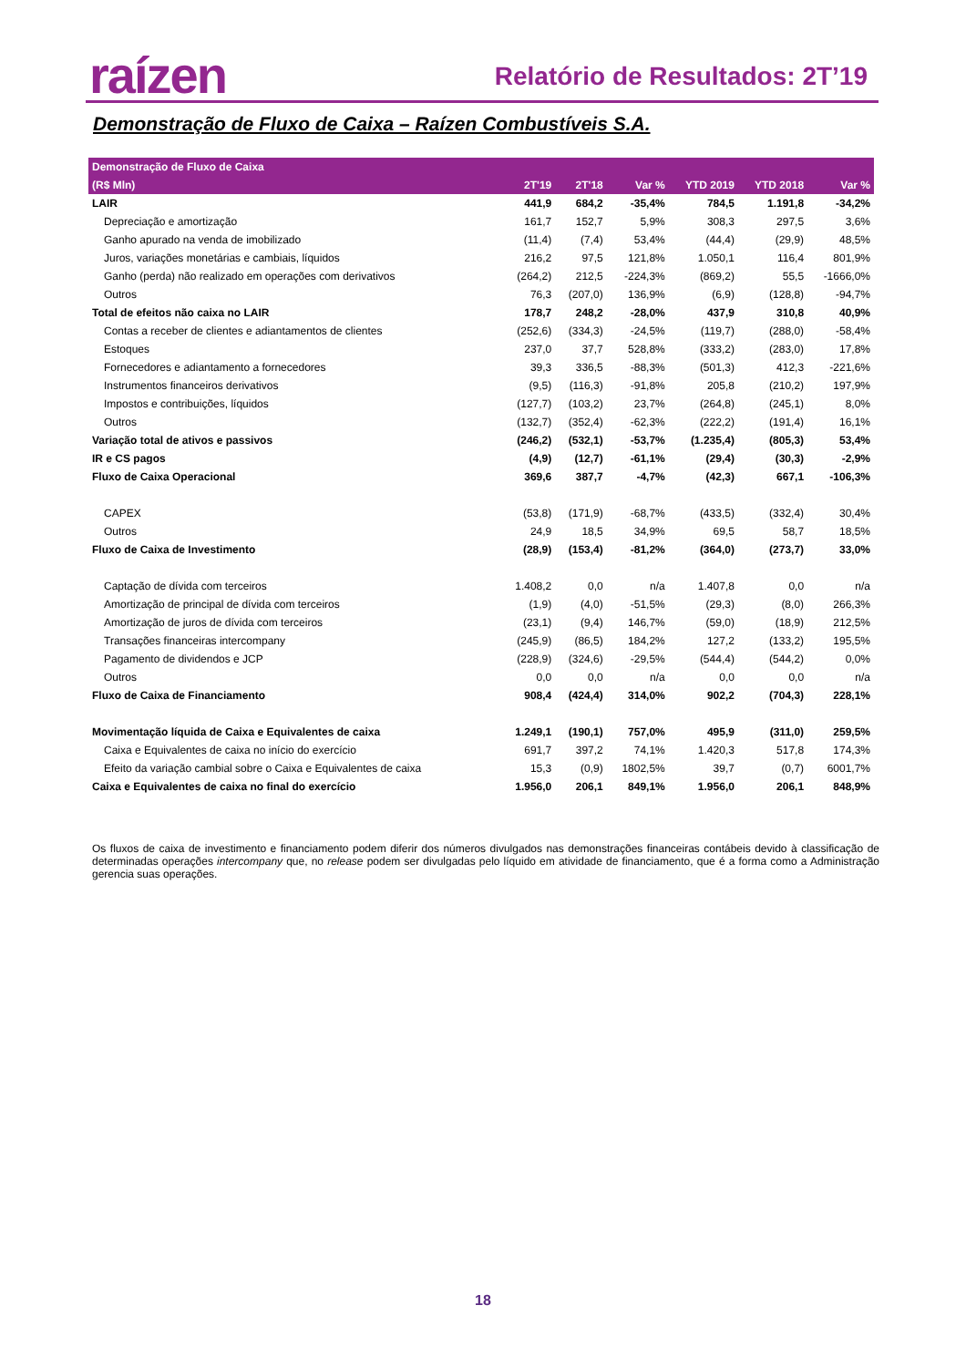raízen Relatório de Resultados: 2T’19
Demonstração de Fluxo de Caixa – Raízen Combustíveis S.A.
| Demonstração de Fluxo de Caixa | | | | | | |
| --- | --- | --- | --- | --- | --- | --- |
| (R$ Mln) | 2T'19 | 2T'18 | Var % | YTD 2019 | YTD 2018 | Var % |
| LAIR | 441,9 | 684,2 | -35,4% | 784,5 | 1.191,8 | -34,2% |
| Depreciação e amortização | 161,7 | 152,7 | 5,9% | 308,3 | 297,5 | 3,6% |
| Ganho apurado na venda de imobilizado | (11,4) | (7,4) | 53,4% | (44,4) | (29,9) | 48,5% |
| Juros, variações monetárias e cambiais, líquidos | 216,2 | 97,5 | 121,8% | 1.050,1 | 116,4 | 801,9% |
| Ganho (perda) não realizado em operações com derivativos | (264,2) | 212,5 | -224,3% | (869,2) | 55,5 | -1666,0% |
| Outros | 76,3 | (207,0) | 136,9% | (6,9) | (128,8) | -94,7% |
| Total de efeitos não caixa no LAIR | 178,7 | 248,2 | -28,0% | 437,9 | 310,8 | 40,9% |
| Contas a receber de clientes e adiantamentos de clientes | (252,6) | (334,3) | -24,5% | (119,7) | (288,0) | -58,4% |
| Estoques | 237,0 | 37,7 | 528,8% | (333,2) | (283,0) | 17,8% |
| Fornecedores e adiantamento a fornecedores | 39,3 | 336,5 | -88,3% | (501,3) | 412,3 | -221,6% |
| Instrumentos financeiros derivativos | (9,5) | (116,3) | -91,8% | 205,8 | (210,2) | 197,9% |
| Impostos e contribuições, líquidos | (127,7) | (103,2) | 23,7% | (264,8) | (245,1) | 8,0% |
| Outros | (132,7) | (352,4) | -62,3% | (222,2) | (191,4) | 16,1% |
| Variação total de ativos e passivos | (246,2) | (532,1) | -53,7% | (1.235,4) | (805,3) | 53,4% |
| IR e CS pagos | (4,9) | (12,7) | -61,1% | (29,4) | (30,3) | -2,9% |
| Fluxo de Caixa Operacional | 369,6 | 387,7 | -4,7% | (42,3) | 667,1 | -106,3% |
| CAPEX | (53,8) | (171,9) | -68,7% | (433,5) | (332,4) | 30,4% |
| Outros | 24,9 | 18,5 | 34,9% | 69,5 | 58,7 | 18,5% |
| Fluxo de Caixa de Investimento | (28,9) | (153,4) | -81,2% | (364,0) | (273,7) | 33,0% |
| Captação de dívida com terceiros | 1.408,2 | 0,0 | n/a | 1.407,8 | 0,0 | n/a |
| Amortização de principal de dívida com terceiros | (1,9) | (4,0) | -51,5% | (29,3) | (8,0) | 266,3% |
| Amortização de juros de dívida com terceiros | (23,1) | (9,4) | 146,7% | (59,0) | (18,9) | 212,5% |
| Transações financeiras intercompany | (245,9) | (86,5) | 184,2% | 127,2 | (133,2) | 195,5% |
| Pagamento de dividendos e JCP | (228,9) | (324,6) | -29,5% | (544,4) | (544,2) | 0,0% |
| Outros | 0,0 | 0,0 | n/a | 0,0 | 0,0 | n/a |
| Fluxo de Caixa de Financiamento | 908,4 | (424,4) | 314,0% | 902,2 | (704,3) | 228,1% |
| Movimentação líquida de Caixa e Equivalentes de caixa | 1.249,1 | (190,1) | 757,0% | 495,9 | (311,0) | 259,5% |
| Caixa e Equivalentes de caixa no início do exercício | 691,7 | 397,2 | 74,1% | 1.420,3 | 517,8 | 174,3% |
| Efeito da variação cambial sobre o Caixa e Equivalentes de caixa | 15,3 | (0,9) | 1802,5% | 39,7 | (0,7) | 6001,7% |
| Caixa e Equivalentes de caixa no final do exercício | 1.956,0 | 206,1 | 849,1% | 1.956,0 | 206,1 | 848,9% |
Os fluxos de caixa de investimento e financiamento podem diferir dos números divulgados nas demonstrações financeiras contábeis devido à classificação de determinadas operações intercompany que, no release podem ser divulgadas pelo líquido em atividade de financiamento, que é a forma como a Administração gerencia suas operações.
18